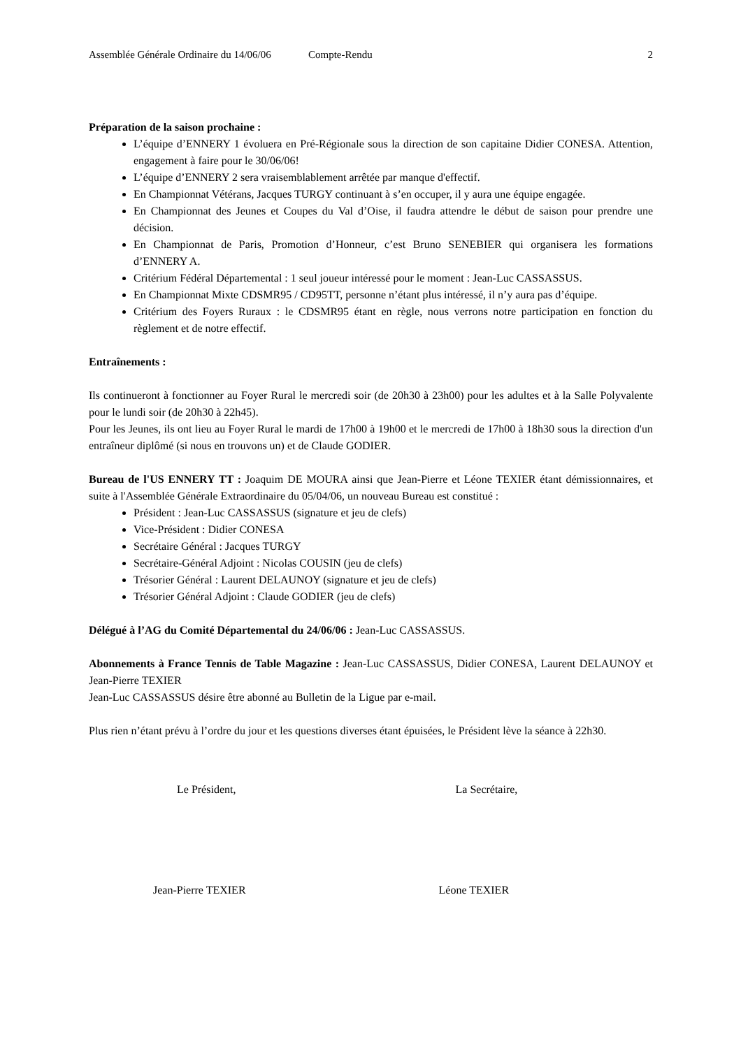Assemblée Générale Ordinaire du 14/06/06 Compte-Rendu 2
Préparation de la saison prochaine :
L’équipe d’ENNERY 1 évoluera en Pré-Régionale sous la direction de son capitaine Didier CONESA. Attention, engagement à faire pour le 30/06/06!
L’équipe d’ENNERY 2 sera vraisemblablement arrêtée par manque d'effectif.
En Championnat Vétérans, Jacques TURGY continuant à s’en occuper, il y aura une équipe engagée.
En Championnat des Jeunes et Coupes du Val d’Oise, il faudra attendre le début de saison pour prendre une décision.
En Championnat de Paris, Promotion d’Honneur, c’est Bruno SENEBIER qui organisera les formations d’ENNERY A.
Critérium Fédéral Départemental : 1 seul joueur intéressé pour le moment : Jean-Luc CASSASSUS.
En Championnat Mixte CDSMR95 / CD95TT, personne n’étant plus intéressé, il n’y aura pas d’équipe.
Critérium des Foyers Ruraux : le CDSMR95 étant en règle, nous verrons notre participation en fonction du règlement et de notre effectif.
Entraînements :
Ils continueront à fonctionner au Foyer Rural le mercredi soir (de 20h30 à 23h00) pour les adultes et à la Salle Polyvalente pour le lundi soir (de 20h30 à 22h45).
Pour les Jeunes, ils ont lieu au Foyer Rural le mardi de 17h00 à 19h00 et le mercredi de 17h00 à 18h30 sous la direction d'un entraîneur diplômé (si nous en trouvons un) et de Claude GODIER.
Bureau de l'US ENNERY TT : Joaquim DE MOURA ainsi que Jean-Pierre et Léone TEXIER étant démissionnaires, et suite à l'Assemblée Générale Extraordinaire du 05/04/06, un nouveau Bureau est constitué :
Président : Jean-Luc CASSASSUS (signature et jeu de clefs)
Vice-Président : Didier CONESA
Secrétaire Général : Jacques TURGY
Secrétaire-Général Adjoint : Nicolas COUSIN (jeu de clefs)
Trésorier Général : Laurent DELAUNOY (signature et jeu de clefs)
Trésorier Général Adjoint : Claude GODIER (jeu de clefs)
Délégué à l’AG du Comité Départemental du 24/06/06 : Jean-Luc CASSASSUS.
Abonnements à France Tennis de Table Magazine : Jean-Luc CASSASSUS, Didier CONESA, Laurent DELAUNOY et Jean-Pierre TEXIER
Jean-Luc CASSASSUS désire être abonné au Bulletin de la Ligue par e-mail.
Plus rien n’étant prévu à l’ordre du jour et les questions diverses étant épuisées, le Président lève la séance à 22h30.
Le Président, La Secrétaire,
Jean-Pierre TEXIER Léone TEXIER